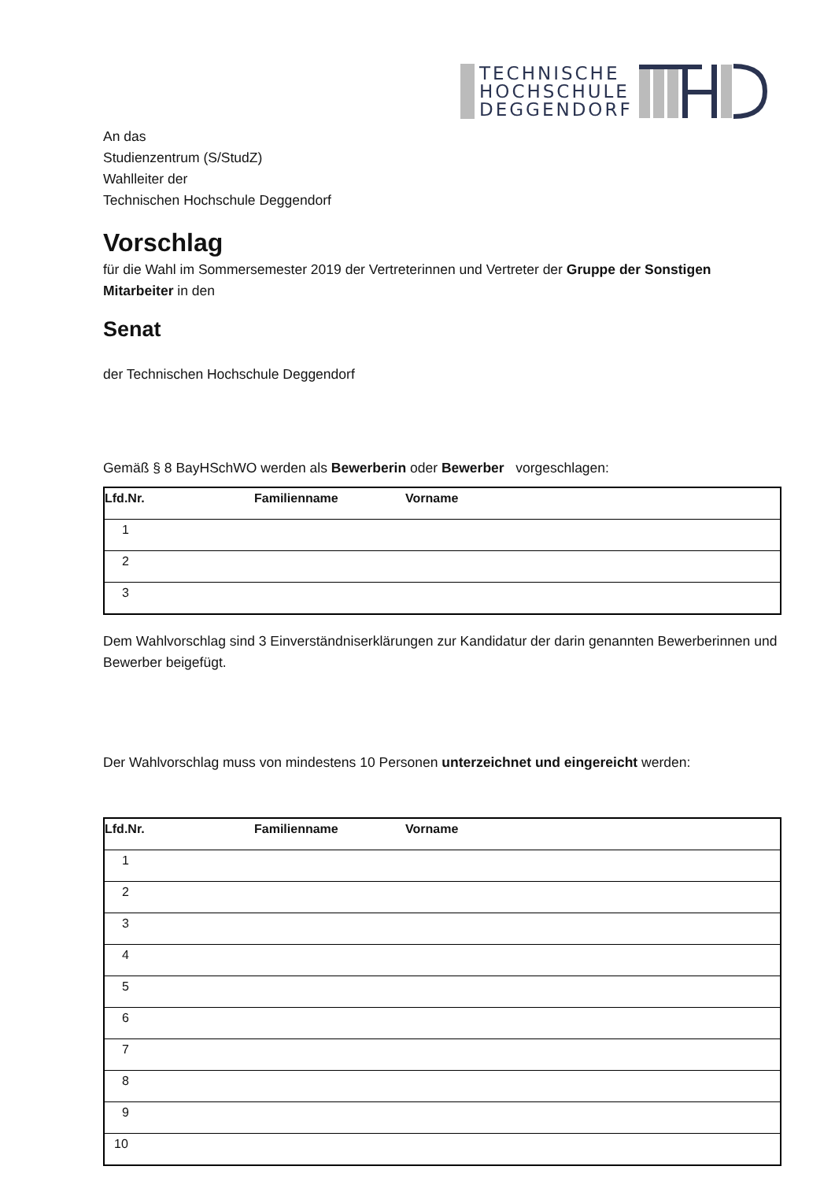TECHNISCHE
HOCHSCHULE
DEGGENDORF
An das
Studienzentrum (S/StudZ)
Wahlleiter der
Technischen Hochschule Deggendorf
Vorschlag
für die Wahl im Sommersemester 2019 der Vertreterinnen und Vertreter der Gruppe der Sonstigen Mitarbeiter in den
Senat
der Technischen Hochschule Deggendorf
Gemäß § 8 BayHSchWO werden als Bewerberin oder Bewerber vorgeschlagen:
| Lfd.Nr. | Familienname | Vorname |
| --- | --- | --- |
| 1 | | |
| 2 | | |
| 3 | | |
Dem Wahlvorschlag sind 3 Einverständniserklärungen zur Kandidatur der darin genannten Bewerberinnen und Bewerber beigefügt.
Der Wahlvorschlag muss von mindestens 10 Personen unterzeichnet und eingereicht werden:
| Lfd.Nr. | Familienname | Vorname |
| --- | --- | --- |
| 1 | | |
| 2 | | |
| 3 | | |
| 4 | | |
| 5 | | |
| 6 | | |
| 7 | | |
| 8 | | |
| 9 | | |
| 10 | | |